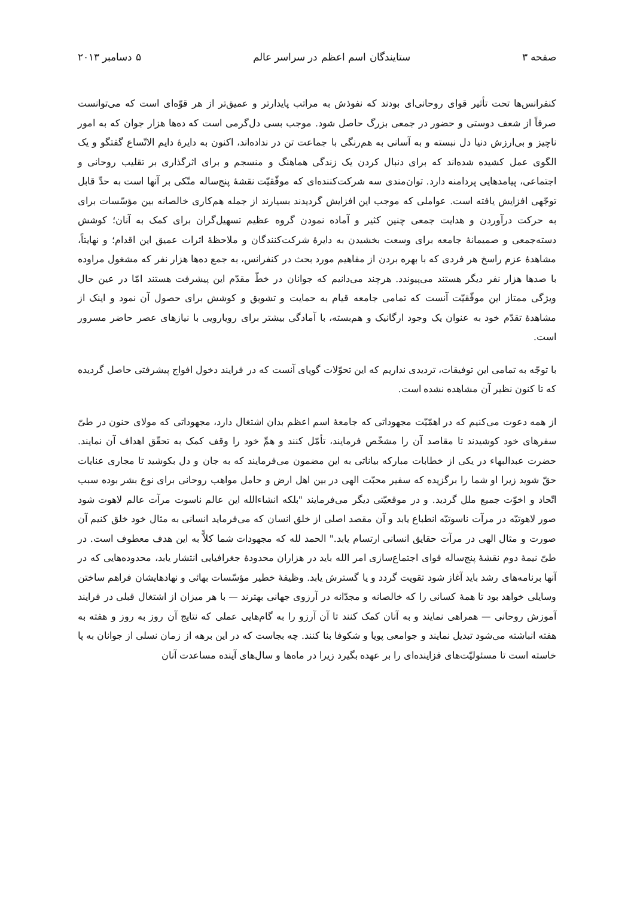صفحه ۳ ستایندگان اسم اعظم در سراسر عالم ۵ دسامبر ۲۰۱۳
کنفرانس‌ها تحت تأثیر قوای روحانی‌ای بودند که نفوذش به مراتب پایدارتر و عمیق‌تر از هر قوّه‌ای است که می‌توانست صرفاً از شعف دوستی و حضور در جمعی بزرگ حاصل شود. موجب بسی دل‌گرمی است که ده‌ها هزار جوان که به امور ناچیز و بی‌ارزش دنیا دل نبسته و به آسانی به هم‌رنگی با جماعت تن در نداده‌اند، اکنون به دایرهٔ دایم الاتّساع گفتگو و یک الگوی عمل کشیده شده‌اند که برای دنبال کردن یک زندگی هماهنگ و منسجم و برای اثرگذاری بر تقلیب روحانی و اجتماعی، پیامدهایی پردامنه دارد. توان‌مندی سه شرکت‌کننده‌ای که موفّقیّت نقشهٔ پنج‌ساله متّکی بر آنها است به حدِّ قابل توجّهی افزایش یافته است. عواملی که موجب این افزایش گردیدند بسیارند از جمله هم‌کاری خالصانه بین مؤسّسات برای به حرکت درآوردن و هدایت جمعی چنین کثیر و آماده نمودن گروه عظیم تسهیل‌گران برای کمک به آنان؛ کوشش دسته‌جمعی و صمیمانهٔ جامعه برای وسعت بخشیدن به دایرهٔ شرکت‌کنندگان و ملاحظهٔ اثرات عمیق این اقدام؛ و نهایتاً، مشاهدهٔ عزم راسخ هر فردی که با بهره بردن از مفاهیم مورد بحث در کنفرانس، به جمع ده‌ها هزار نفر که مشغول مراوده با صدها هزار نفر دیگر هستند می‌پیوندد. هرچند می‌دانیم که جوانان در خطّ مقدّم این پیشرفت هستند امّا در عین حال ویژگی ممتاز این موفّقیّت آنست که تمامی جامعه قیام به حمایت و تشویق و کوشش برای حصول آن نمود و اینک از مشاهدهٔ تقدّم خود به عنوان یک وجود ارگانیک و هم‌بسته، با آمادگی بیشتر برای رویارویی با نیازهای عصر حاضر مسرور است.
با توجّه به تمامی این توفیقات، تردیدی نداریم که این تحوّلات گویای آنست که در فرایند دخول افواج پیشرفتی حاصل گردیده که تا کنون نظیر آن مشاهده نشده است.
از همه دعوت می‌کنیم که در اهمّیّت مجهوداتی که جامعهٔ اسم اعظم بدان اشتغال دارد، مجهوداتی که مولای حنون در طیّ سفرهای خود کوشیدند تا مقاصد آن را مشخّص فرمایند، تأمّل کنند و همِّ خود را وقف کمک به تحقّق اهداف آن نمایند. حضرت عبدالبهاء در یکی از خطابات مبارکه بیاناتی به این مضمون می‌فرمایند که به جان و دل بکوشید تا مجاری عنایات حقّ شوید زیرا او شما را برگزیده که سفیر محبّت الهی در بین اهل ارض و حامل مواهب روحانی برای نوع بشر بوده سبب اتّحاد و اخوّت جمیع ملل گردید. و در موقعیّتی دیگر می‌فرمایند "بلکه انشاءالله این عالم ناسوت مرآت عالم لاهوت شود صور لاهوتیّه در مرآت ناسوتیّه انطباع یابد و آن مقصد اصلی از خلق انسان که می‌فرماید انسانی به مثال خود خلق کنیم آن صورت و مثال الهی در مرآت حقایق انسانی ارتسام یابد." الحمد لله که مجهودات شما کلاًّ به این هدف معطوف است. در طیّ نیمهٔ دوم نقشهٔ پنج‌ساله قوای اجتماع‌سازی امر الله باید در هزاران محدودهٔ جغرافیایی انتشار یابد، محدوده‌هایی که در آنها برنامه‌های رشد باید آغاز شود تقویت گردد و یا گسترش یابد. وظیفهٔ خطیر مؤسّسات بهائی و نهادهایشان فراهم ساختن وسایلی خواهد بود تا همهٔ کسانی را که خالصانه و مجدّانه در آرزوی جهانی بهترند — با هر میزان از اشتغال قبلی در فرایند آموزش روحانی — همراهی نمایند و به آنان کمک کنند تا آن آرزو را به گام‌هایی عملی که نتایج آن روز به روز و هفته به هفته انباشته می‌شود تبدیل نمایند و جوامعی پویا و شکوفا بنا کنند. چه بجاست که در این برهه از زمان نسلی از جوانان به پا خاسته است تا مسئولیّت‌های فزاینده‌ای را بر عهده بگیرد زیرا در ماه‌ها و سال‌های آینده مساعدت آنان